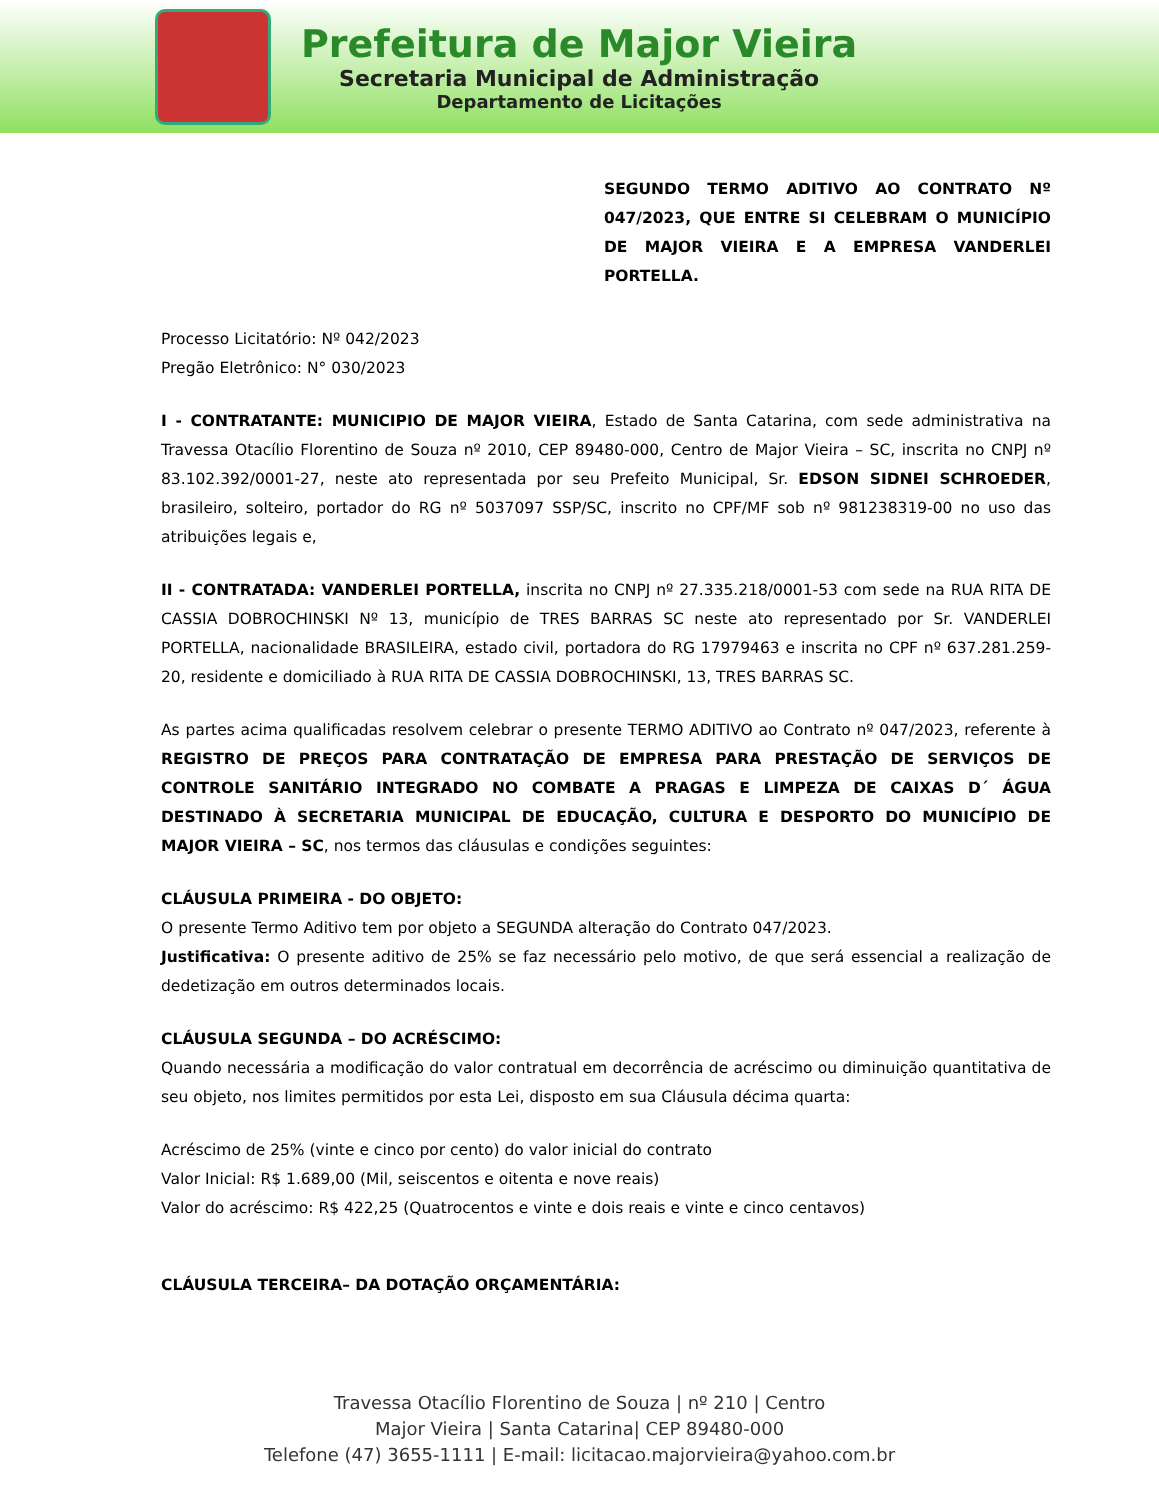Prefeitura de Major Vieira
Secretaria Municipal de Administração
Departamento de Licitações
SEGUNDO TERMO ADITIVO AO CONTRATO Nº 047/2023, QUE ENTRE SI CELEBRAM O MUNICÍPIO DE MAJOR VIEIRA E A EMPRESA VANDERLEI PORTELLA.
Processo Licitatório: Nº 042/2023
Pregão Eletrônico: N° 030/2023
I - CONTRATANTE: MUNICIPIO DE MAJOR VIEIRA, Estado de Santa Catarina, com sede administrativa na Travessa Otacílio Florentino de Souza nº 2010, CEP 89480-000, Centro de Major Vieira – SC, inscrita no CNPJ nº 83.102.392/0001-27, neste ato representada por seu Prefeito Municipal, Sr. EDSON SIDNEI SCHROEDER, brasileiro, solteiro, portador do RG nº 5037097 SSP/SC, inscrito no CPF/MF sob nº 981238319-00 no uso das atribuições legais e,
II - CONTRATADA: VANDERLEI PORTELLA, inscrita no CNPJ nº 27.335.218/0001-53 com sede na RUA RITA DE CASSIA DOBROCHINSKI Nº 13, município de TRES BARRAS SC neste ato representado por Sr. VANDERLEI PORTELLA, nacionalidade BRASILEIRA, estado civil, portadora do RG 17979463 e inscrita no CPF nº 637.281.259-20, residente e domiciliado à RUA RITA DE CASSIA DOBROCHINSKI, 13, TRES BARRAS SC.
As partes acima qualificadas resolvem celebrar o presente TERMO ADITIVO ao Contrato nº 047/2023, referente à REGISTRO DE PREÇOS PARA CONTRATAÇÃO DE EMPRESA PARA PRESTAÇÃO DE SERVIÇOS DE CONTROLE SANITÁRIO INTEGRADO NO COMBATE A PRAGAS E LIMPEZA DE CAIXAS D´ ÁGUA DESTINADO À SECRETARIA MUNICIPAL DE EDUCAÇÃO, CULTURA E DESPORTO DO MUNICÍPIO DE MAJOR VIEIRA – SC, nos termos das cláusulas e condições seguintes:
CLÁUSULA PRIMEIRA - DO OBJETO:
O presente Termo Aditivo tem por objeto a SEGUNDA alteração do Contrato 047/2023.
Justificativa: O presente aditivo de 25% se faz necessário pelo motivo, de que será essencial a realização de dedetização em outros determinados locais.
CLÁUSULA SEGUNDA – DO ACRÉSCIMO:
Quando necessária a modificação do valor contratual em decorrência de acréscimo ou diminuição quantitativa de seu objeto, nos limites permitidos por esta Lei, disposto em sua Cláusula décima quarta:
Acréscimo de 25% (vinte e cinco por cento) do valor inicial do contrato
Valor Inicial: R$ 1.689,00 (Mil, seiscentos e oitenta e nove reais)
Valor do acréscimo: R$ 422,25 (Quatrocentos e vinte e dois reais e vinte e cinco centavos)
CLÁUSULA TERCEIRA– DA DOTAÇÃO ORÇAMENTÁRIA:
Travessa Otacílio Florentino de Souza | nº 210 | Centro
Major Vieira | Santa Catarina| CEP 89480-000
Telefone (47) 3655-1111 | E-mail: licitacao.majorvieira@yahoo.com.br